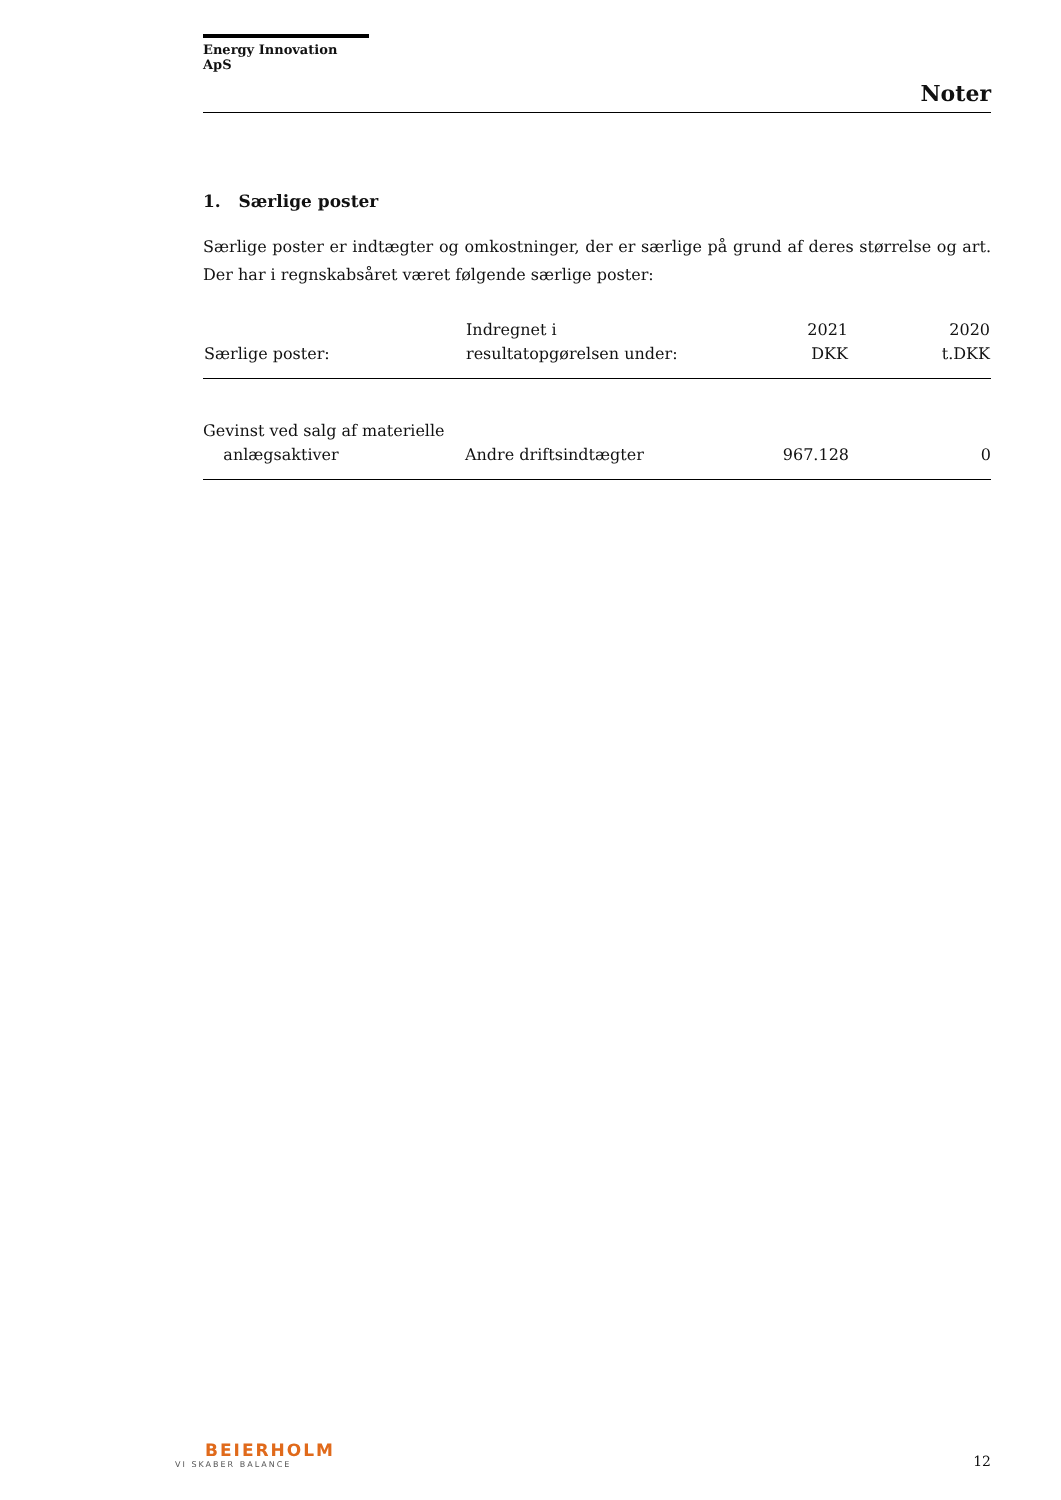Energy Innovation ApS
Noter
1. Særlige poster
Særlige poster er indtægter og omkostninger, der er særlige på grund af deres størrelse og art. Der har i regnskabsåret været følgende særlige poster:
| Særlige poster: | Indregnet i resultatopgørelsen under: | 2021 DKK | 2020 t.DKK |
| --- | --- | --- | --- |
| Gevinst ved salg af materielle anlægsaktiver | Andre driftsindtægter | 967.128 | 0 |
BEIERHOLM
VI SKABER BALANCE
12